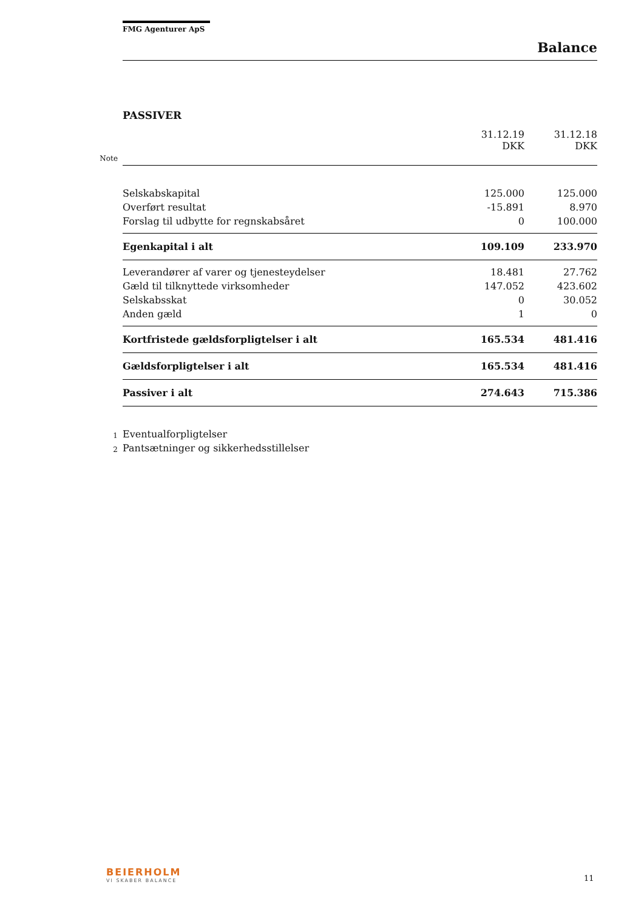FMG Agenturer ApS
Balance
PASSIVER
| | | 31.12.19 DKK | 31.12.18 DKK |
| Note | | | |
| | Selskabskapital | 125.000 | 125.000 |
| | Overført resultat | -15.891 | 8.970 |
| | Forslag til udbytte for regnskabsåret | 0 | 100.000 |
| | Egenkapital i alt | 109.109 | 233.970 |
| | Leverandører af varer og tjenesteydelser | 18.481 | 27.762 |
| | Gæld til tilknyttede virksomheder | 147.052 | 423.602 |
| | Selskabsskat | 0 | 30.052 |
| | Anden gæld | 1 | 0 |
| | Kortfristede gældsforpligtelser i alt | 165.534 | 481.416 |
| | Gældsforpligtelser i alt | 165.534 | 481.416 |
| | Passiver i alt | 274.643 | 715.386 |
| 1 | Eventualforpligtelser | | |
| 2 | Pantsætninger og sikkerhedsstillelser | | |
BEIERHOLM
VI SKABER BALANCE
11